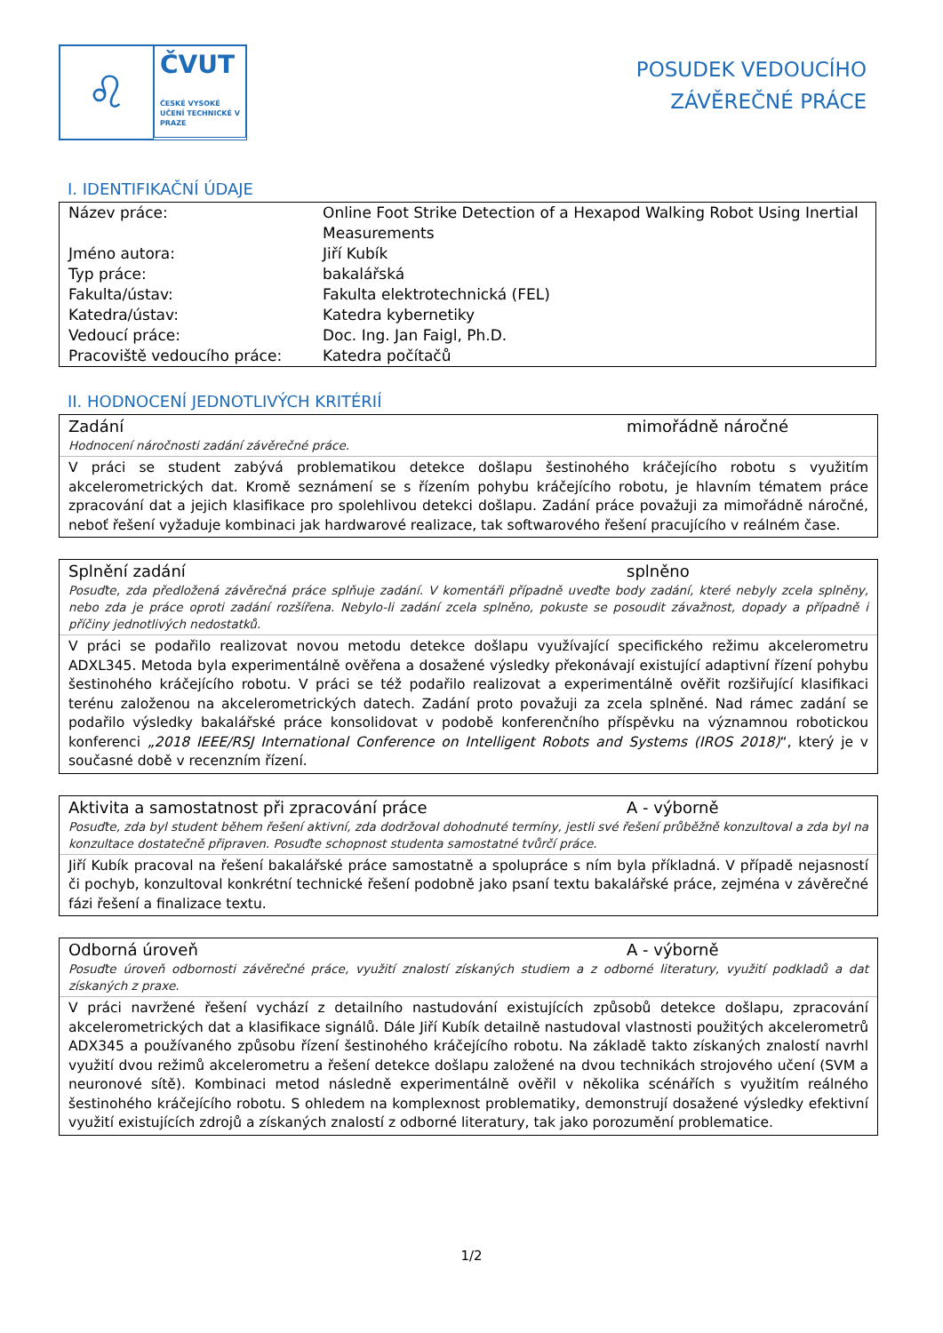♌
ČVUT
ČESKÉ VYSOKÉ UČENÍ TECHNICKÉ V PRAZE
POSUDEK VEDOUCÍHO
ZÁVĚREČNÉ PRÁCE
I. IDENTIFIKAČNÍ ÚDAJE
| Název práce: | Online Foot Strike Detection of a Hexapod Walking Robot Using Inertial Measurements |
| Jméno autora: | Jiří Kubík |
| Typ práce: | bakalářská |
| Fakulta/ústav: | Fakulta elektrotechnická (FEL) |
| Katedra/ústav: | Katedra kybernetiky |
| Vedoucí práce: | Doc. Ing. Jan Faigl, Ph.D. |
| Pracoviště vedoucího práce: | Katedra počítačů |
II. HODNOCENÍ JEDNOTLIVÝCH KRITÉRIÍ
Zadání mimořádně náročné
Hodnocení náročnosti zadání závěrečné práce.
V práci se student zabývá problematikou detekce došlapu šestinohého kráčejícího robotu s využitím akcelerometrických dat. Kromě seznámení se s řízením pohybu kráčejícího robotu, je hlavním tématem práce zpracování dat a jejich klasifikace pro spolehlivou detekci došlapu. Zadání práce považuji za mimořádně náročné, neboť řešení vyžaduje kombinaci jak hardwarové realizace, tak softwarového řešení pracujícího v reálném čase.
Splnění zadání splněno
Posuďte, zda předložená závěrečná práce splňuje zadání. V komentáři případně uveďte body zadání, které nebyly zcela splněny, nebo zda je práce oproti zadání rozšířena. Nebylo-li zadání zcela splněno, pokuste se posoudit závažnost, dopady a případně i příčiny jednotlivých nedostatků.
V práci se podařilo realizovat novou metodu detekce došlapu využívající specifického režimu akcelerometru ADXL345. Metoda byla experimentálně ověřena a dosažené výsledky překonávají existující adaptivní řízení pohybu šestinohého kráčejícího robotu. V práci se též podařilo realizovat a experimentálně ověřit rozšiřující klasifikaci terénu založenou na akcelerometrických datech. Zadání proto považuji za zcela splněné. Nad rámec zadání se podařilo výsledky bakalářské práce konsolidovat v podobě konferenčního příspěvku na významnou robotickou konferenci „2018 IEEE/RSJ International Conference on Intelligent Robots and Systems (IROS 2018)“, který je v současné době v recenzním řízení.
Aktivita a samostatnost při zpracování práce A - výborně
Posuďte, zda byl student během řešení aktivní, zda dodržoval dohodnuté termíny, jestli své řešení průběžně konzultoval a zda byl na konzultace dostatečně připraven. Posuďte schopnost studenta samostatné tvůrčí práce.
Jiří Kubík pracoval na řešení bakalářské práce samostatně a spolupráce s ním byla příkladná. V případě nejasností či pochyb, konzultoval konkrétní technické řešení podobně jako psaní textu bakalářské práce, zejména v závěrečné fázi řešení a finalizace textu.
Odborná úroveň A - výborně
Posuďte úroveň odbornosti závěrečné práce, využití znalostí získaných studiem a z odborné literatury, využití podkladů a dat získaných z praxe.
V práci navržené řešení vychází z detailního nastudování existujících způsobů detekce došlapu, zpracování akcelerometrických dat a klasifikace signálů. Dále Jiří Kubík detailně nastudoval vlastnosti použitých akcelerometrů ADX345 a používaného způsobu řízení šestinohého kráčejícího robotu. Na základě takto získaných znalostí navrhl využití dvou režimů akcelerometru a řešení detekce došlapu založené na dvou technikách strojového učení (SVM a neuronové sítě). Kombinaci metod následně experimentálně ověřil v několika scénářích s využitím reálného šestinohého kráčejícího robotu. S ohledem na komplexnost problematiky, demonstrují dosažené výsledky efektivní využití existujících zdrojů a získaných znalostí z odborné literatury, tak jako porozumění problematice.
1/2